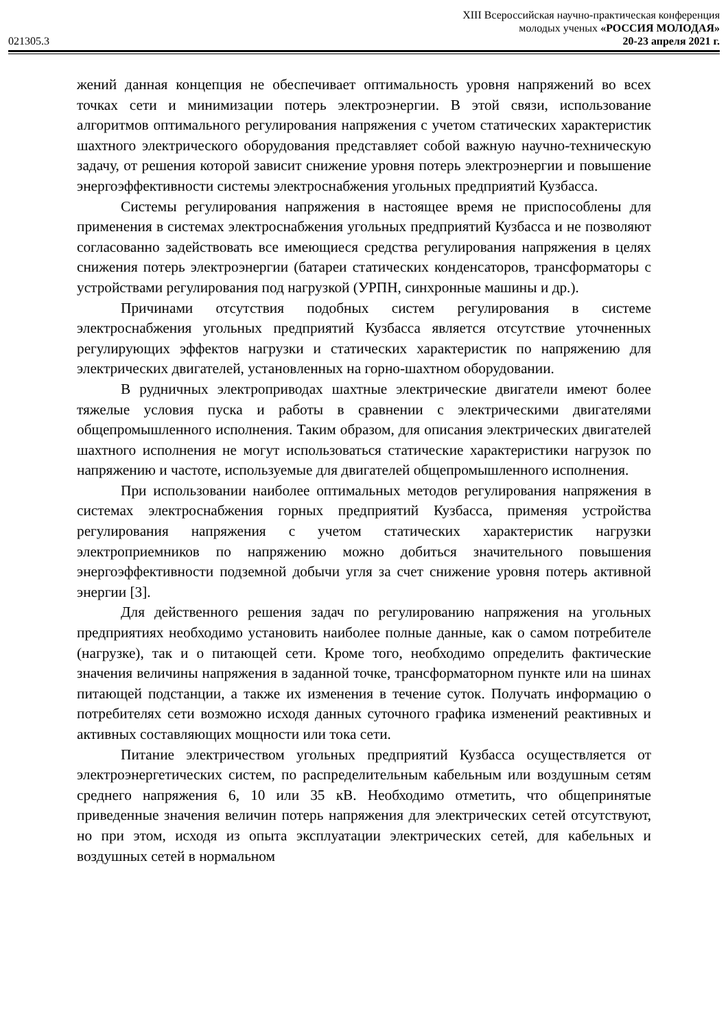021305.3
XIII Всероссийская научно-практическая конференция
молодых ученых «РОССИЯ МОЛОДАЯ»
20-23 апреля 2021 г.
жений данная концепция не обеспечивает оптимальность уровня напряжений во всех точках сети и минимизации потерь электроэнергии. В этой связи, использование алгоритмов оптимального регулирования напряжения с учетом статических характеристик шахтного электрического оборудования представляет собой важную научно-техническую задачу, от решения которой зависит снижение уровня потерь электроэнергии и повышение энергоэффективности системы электроснабжения угольных предприятий Кузбасса.
Системы регулирования напряжения в настоящее время не приспособлены для применения в системах электроснабжения угольных предприятий Кузбасса и не позволяют согласованно задействовать все имеющиеся средства регулирования напряжения в целях снижения потерь электроэнергии (батареи статических конденсаторов, трансформаторы с устройствами регулирования под нагрузкой (УРПН, синхронные машины и др.).
Причинами отсутствия подобных систем регулирования в системе электроснабжения угольных предприятий Кузбасса является отсутствие уточненных регулирующих эффектов нагрузки и статических характеристик по напряжению для электрических двигателей, установленных на горно-шахтном оборудовании.
В рудничных электроприводах шахтные электрические двигатели имеют более тяжелые условия пуска и работы в сравнении с электрическими двигателями общепромышленного исполнения. Таким образом, для описания электрических двигателей шахтного исполнения не могут использоваться статические характеристики нагрузок по напряжению и частоте, используемые для двигателей общепромышленного исполнения.
При использовании наиболее оптимальных методов регулирования напряжения в системах электроснабжения горных предприятий Кузбасса, применяя устройства регулирования напряжения с учетом статических характеристик нагрузки электроприемников по напряжению можно добиться значительного повышения энергоэффективности подземной добычи угля за счет снижение уровня потерь активной энергии [3].
Для действенного решения задач по регулированию напряжения на угольных предприятиях необходимо установить наиболее полные данные, как о самом потребителе (нагрузке), так и о питающей сети. Кроме того, необходимо определить фактические значения величины напряжения в заданной точке, трансформаторном пункте или на шинах питающей подстанции, а также их изменения в течение суток. Получать информацию о потребителях сети возможно исходя данных суточного графика изменений реактивных и активных составляющих мощности или тока сети.
Питание электричеством угольных предприятий Кузбасса осуществляется от электроэнергетических систем, по распределительным кабельным или воздушным сетям среднего напряжения 6, 10 или 35 кВ. Необходимо отметить, что общепринятые приведенные значения величин потерь напряжения для электрических сетей отсутствуют, но при этом, исходя из опыта эксплуатации электрических сетей, для кабельных и воздушных сетей в нормальном